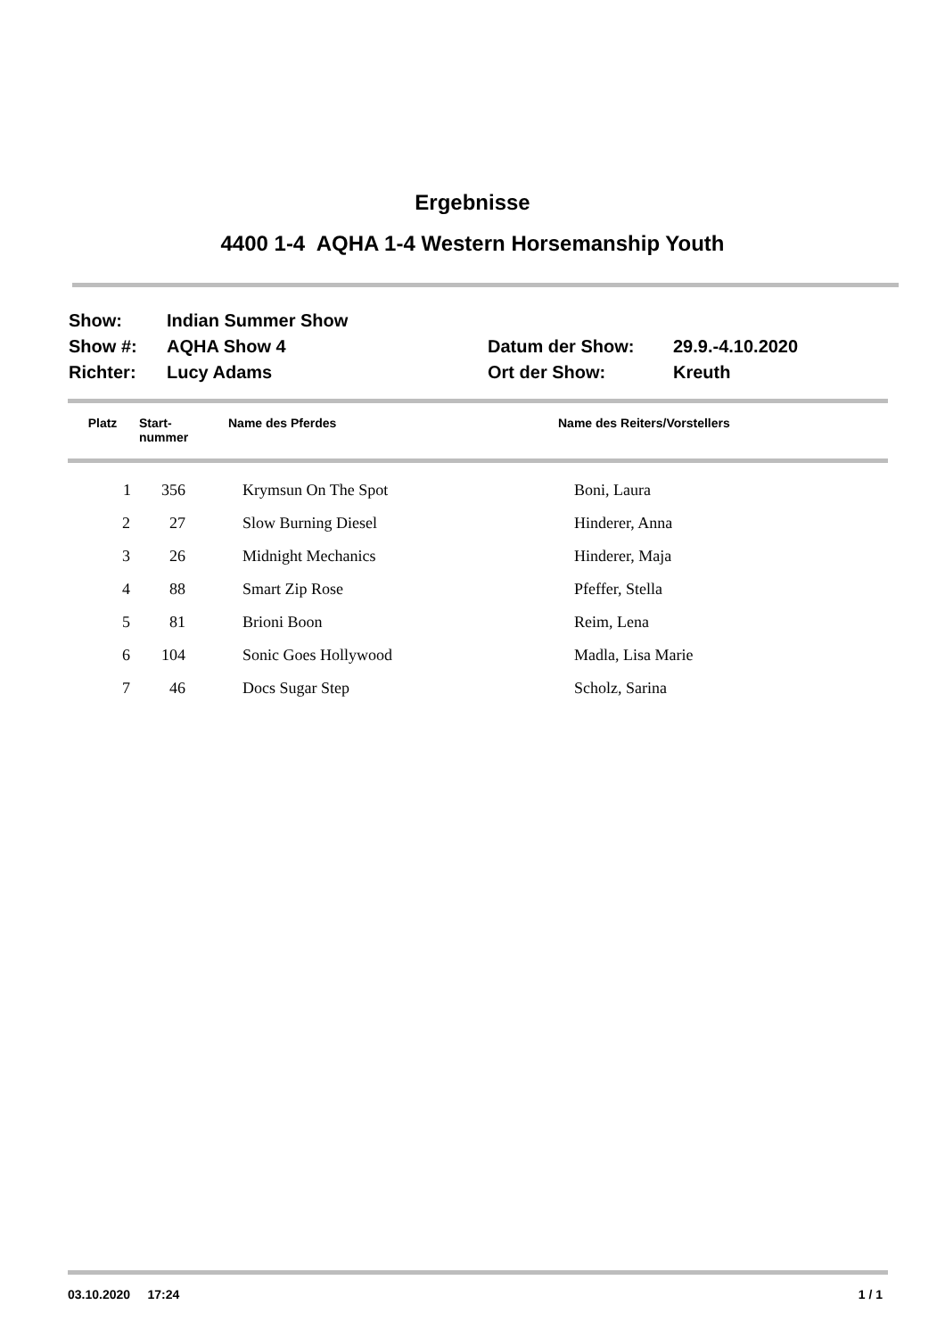Ergebnisse
4400 1-4 AQHA 1-4 Western Horsemanship Youth
Show:
Indian Summer Show
Show #:
AQHA Show 4
Datum der Show:
29.9.-4.10.2020
Richter:
Lucy Adams
Ort der Show:
Kreuth
| Platz | Start- nummer | Name des Pferdes | Name des Reiters/Vorstellers |
| --- | --- | --- | --- |
| 1 | 356 | | Krymsun On The Spot | Boni, Laura |
| 2 | 27 | | Slow Burning Diesel | Hinderer, Anna |
| 3 | 26 | | Midnight Mechanics | Hinderer, Maja |
| 4 | 88 | | Smart Zip Rose | Pfeffer, Stella |
| 5 | 81 | | Brioni Boon | Reim, Lena |
| 6 | 104 | | Sonic Goes Hollywood | Madla, Lisa Marie |
| 7 | 46 | | Docs Sugar Step | Scholz, Sarina |
03.10.2020 17:24 1 / 1